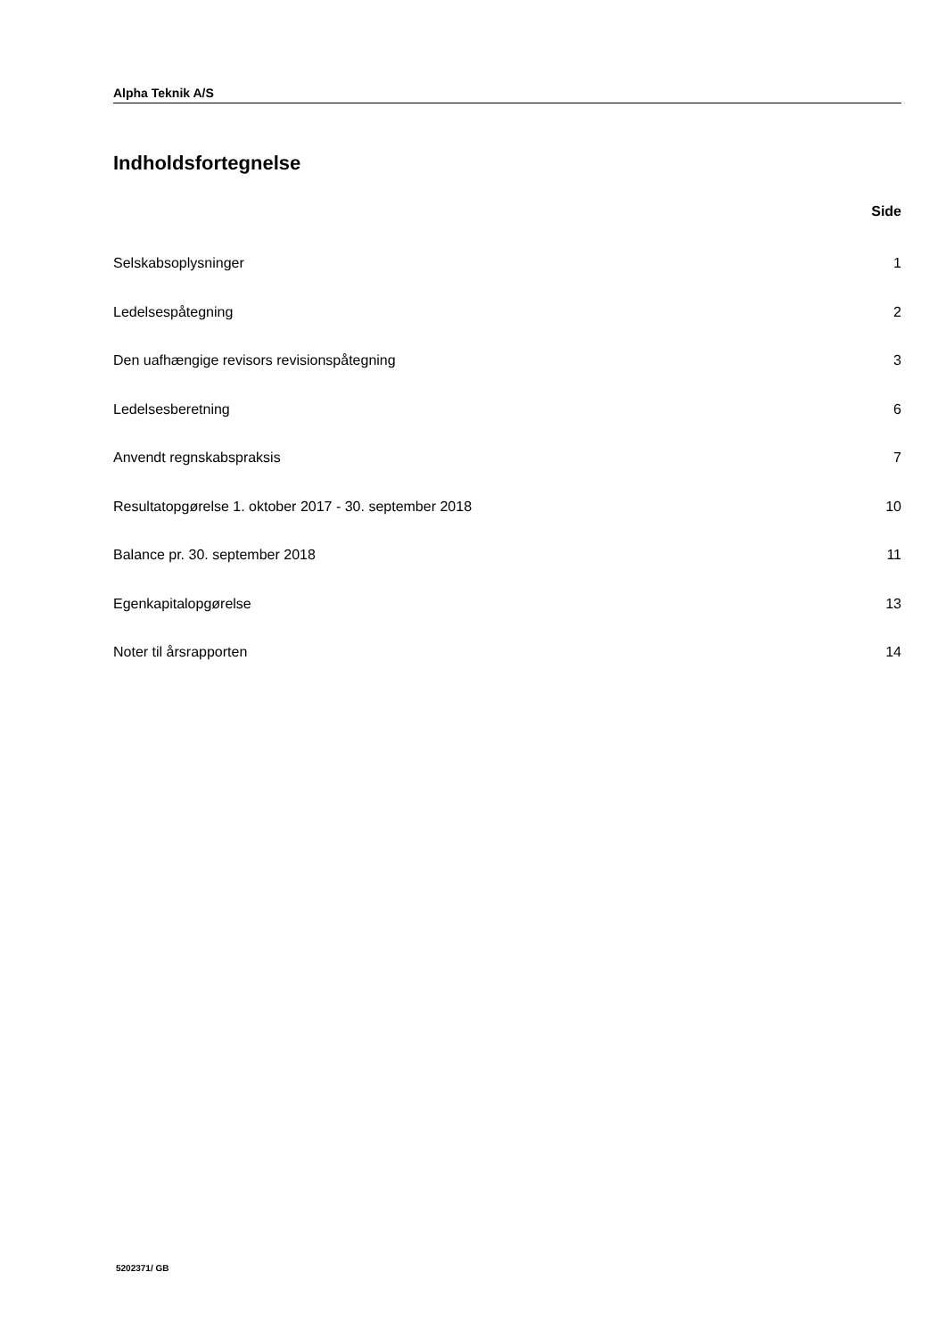Alpha Teknik A/S
Indholdsfortegnelse
Side
Selskabsoplysninger 1
Ledelsespåtegning 2
Den uafhængige revisors revisionspåtegning 3
Ledelsesberetning 6
Anvendt regnskabspraksis 7
Resultatopgørelse 1. oktober 2017 - 30. september 2018 10
Balance pr. 30. september 2018 11
Egenkapitalopgørelse 13
Noter til årsrapporten 14
5202371/ GB